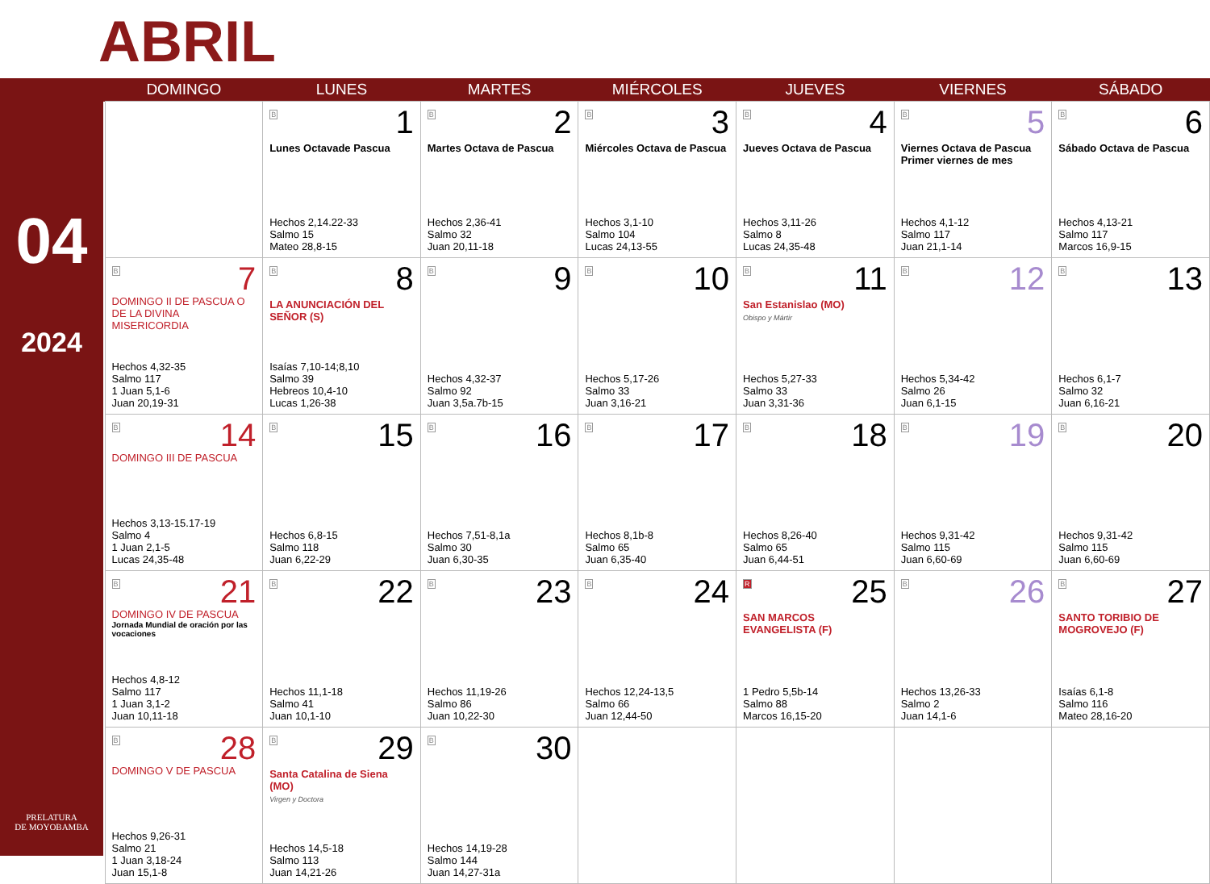ABRIL
04
2024
PRELATURA
DE MOYOBAMBA
| | DOMINGO | LUNES | MARTES | MIÉRCOLES | JUEVES | VIERNES | SÁBADO |
| --- | --- | --- | --- | --- | --- | --- | --- |
| | | B 1 Lunes Octavade Pascua Hechos 2,14.22-33 Salmo 15 Mateo 28,8-15 | B 2 Martes Octava de Pascua Hechos 2,36-41 Salmo 32 Juan 20,11-18 | B 3 Miércoles Octava de Pascua Hechos 3,1-10 Salmo 104 Lucas 24,13-55 | B 4 Jueves Octava de Pascua Hechos 3,11-26 Salmo 8 Lucas 24,35-48 | B 5 Viernes Octava de Pascua Primer viernes de mes Hechos 4,1-12 Salmo 117 Juan 21,1-14 | B 6 Sábado Octava de Pascua Hechos 4,13-21 Salmo 117 Marcos 16,9-15 |
| | B 7 DOMINGO II DE PASCUA O DE LA DIVINA MISERICORDIA Hechos 4,32-35 Salmo 117 1 Juan 5,1-6 Juan 20,19-31 | B 8 LA ANUNCIACIÓN DEL SEÑOR (S) Isaías 7,10-14;8,10 Salmo 39 Hebreos 10,4-10 Lucas 1,26-38 | B 9 Hechos 4,32-37 Salmo 92 Juan 3,5a.7b-15 | B 10 Hechos 5,17-26 Salmo 33 Juan 3,16-21 | B 11 San Estanislao (MO) Obispo y Mártir Hechos 5,27-33 Salmo 33 Juan 3,31-36 | B 12 Hechos 5,34-42 Salmo 26 Juan 6,1-15 | B 13 Hechos 6,1-7 Salmo 32 Juan 6,16-21 |
| | B 14 DOMINGO III DE PASCUA Hechos 3,13-15.17-19 Salmo 4 1 Juan 2,1-5 Lucas 24,35-48 | B 15 Hechos 6,8-15 Salmo 118 Juan 6,22-29 | B 16 Hechos 7,51-8,1a Salmo 30 Juan 6,30-35 | B 17 Hechos 8,1b-8 Salmo 65 Juan 6,35-40 | B 18 Hechos 8,26-40 Salmo 65 Juan 6,44-51 | B 19 Hechos 9,31-42 Salmo 115 Juan 6,60-69 | B 20 Hechos 9,31-42 Salmo 115 Juan 6,60-69 |
| | B 21 DOMINGO IV DE PASCUA Jornada Mundial de oración por las vocaciones Hechos 4,8-12 Salmo 117 1 Juan 3,1-2 Juan 10,11-18 | B 22 Hechos 11,1-18 Salmo 41 Juan 10,1-10 | B 23 Hechos 11,19-26 Salmo 86 Juan 10,22-30 | B 24 Hechos 12,24-13,5 Salmo 66 Juan 12,44-50 | R 25 SAN MARCOS EVANGELISTA (F) 1 Pedro 5,5b-14 Salmo 88 Marcos 16,15-20 | B 26 Hechos 13,26-33 Salmo 2 Juan 14,1-6 | B 27 SANTO TORIBIO DE MOGROVEJO (F) Isaías 6,1-8 Salmo 116 Mateo 28,16-20 |
| | B 28 DOMINGO V DE PASCUA Hechos 9,26-31 Salmo 21 1 Juan 3,18-24 Juan 15,1-8 | B 29 Santa Catalina de Siena (MO) Virgen y Doctora Hechos 14,5-18 Salmo 113 Juan 14,21-26 | B 30 Hechos 14,19-28 Salmo 144 Juan 14,27-31a | | | | |